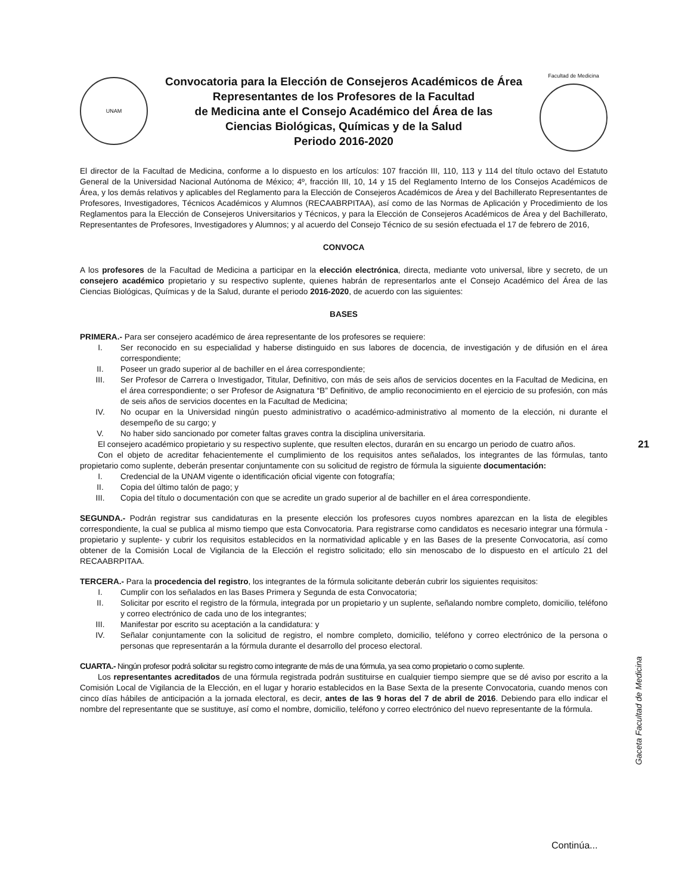UNAM
Convocatoria para la Elección de Consejeros Académicos de Área
Representantes de los Profesores de la Facultad
de Medicina ante el Consejo Académico del Área de las
Ciencias Biológicas, Químicas y de la Salud
Periodo 2016-2020
Facultad de Medicina
El director de la Facultad de Medicina, conforme a lo dispuesto en los artículos: 107 fracción III, 110, 113 y 114 del título octavo del Estatuto General de la Universidad Nacional Autónoma de México; 4º, fracción III, 10, 14 y 15 del Reglamento Interno de los Consejos Académicos de Área, y los demás relativos y aplicables del Reglamento para la Elección de Consejeros Académicos de Área y del Bachillerato Representantes de Profesores, Investigadores, Técnicos Académicos y Alumnos (RECAABRPITAA), así como de las Normas de Aplicación y Procedimiento de los Reglamentos para la Elección de Consejeros Universitarios y Técnicos, y para la Elección de Consejeros Académicos de Área y del Bachillerato, Representantes de Profesores, Investigadores y Alumnos; y al acuerdo del Consejo Técnico de su sesión efectuada el 17 de febrero de 2016,
CONVOCA
A los profesores de la Facultad de Medicina a participar en la elección electrónica, directa, mediante voto universal, libre y secreto, de un consejero académico propietario y su respectivo suplente, quienes habrán de representarlos ante el Consejo Académico del Área de las Ciencias Biológicas, Químicas y de la Salud, durante el periodo 2016-2020, de acuerdo con las siguientes:
BASES
PRIMERA.- Para ser consejero académico de área representante de los profesores se requiere:
I. Ser reconocido en su especialidad y haberse distinguido en sus labores de docencia, de investigación y de difusión en el área correspondiente;
II. Poseer un grado superior al de bachiller en el área correspondiente;
III. Ser Profesor de Carrera o Investigador, Titular, Definitivo, con más de seis años de servicios docentes en la Facultad de Medicina, en el área correspondiente; o ser Profesor de Asignatura “B” Definitivo, de amplio reconocimiento en el ejercicio de su profesión, con más de seis años de servicios docentes en la Facultad de Medicina;
IV. No ocupar en la Universidad ningún puesto administrativo o académico-administrativo al momento de la elección, ni durante el desempeño de su cargo; y
V. No haber sido sancionado por cometer faltas graves contra la disciplina universitaria.
El consejero académico propietario y su respectivo suplente, que resulten electos, durarán en su encargo un periodo de cuatro años.
Con el objeto de acreditar fehacientemente el cumplimiento de los requisitos antes señalados, los integrantes de las fórmulas, tanto propietario como suplente, deberán presentar conjuntamente con su solicitud de registro de fórmula la siguiente documentación:
I. Credencial de la UNAM vigente o identificación oficial vigente con fotografía;
II. Copia del último talón de pago; y
III. Copia del título o documentación con que se acredite un grado superior al de bachiller en el área correspondiente.
SEGUNDA.- Podrán registrar sus candidaturas en la presente elección los profesores cuyos nombres aparezcan en la lista de elegibles correspondiente, la cual se publica al mismo tiempo que esta Convocatoria. Para registrarse como candidatos es necesario integrar una fórmula -propietario y suplente- y cubrir los requisitos establecidos en la normatividad aplicable y en las Bases de la presente Convocatoria, así como obtener de la Comisión Local de Vigilancia de la Elección el registro solicitado; ello sin menoscabo de lo dispuesto en el artículo 21 del RECAABRPITAA.
TERCERA.- Para la procedencia del registro, los integrantes de la fórmula solicitante deberán cubrir los siguientes requisitos:
I. Cumplir con los señalados en las Bases Primera y Segunda de esta Convocatoria;
II. Solicitar por escrito el registro de la fórmula, integrada por un propietario y un suplente, señalando nombre completo, domicilio, teléfono y correo electrónico de cada uno de los integrantes;
III. Manifestar por escrito su aceptación a la candidatura: y
IV. Señalar conjuntamente con la solicitud de registro, el nombre completo, domicilio, teléfono y correo electrónico de la persona o personas que representarán a la fórmula durante el desarrollo del proceso electoral.
CUARTA.- Ningún profesor podrá solicitar su registro como integrante de más de una fórmula, ya sea como propietario o como suplente.
Los representantes acreditados de una fórmula registrada podrán sustituirse en cualquier tiempo siempre que se dé aviso por escrito a la Comisión Local de Vigilancia de la Elección, en el lugar y horario establecidos en la Base Sexta de la presente Convocatoria, cuando menos con cinco días hábiles de anticipación a la jornada electoral, es decir, antes de las 9 horas del 7 de abril de 2016. Debiendo para ello indicar el nombre del representante que se sustituye, así como el nombre, domicilio, teléfono y correo electrónico del nuevo representante de la fórmula.
21
Gaceta Facultad de Medicina
Continúa...